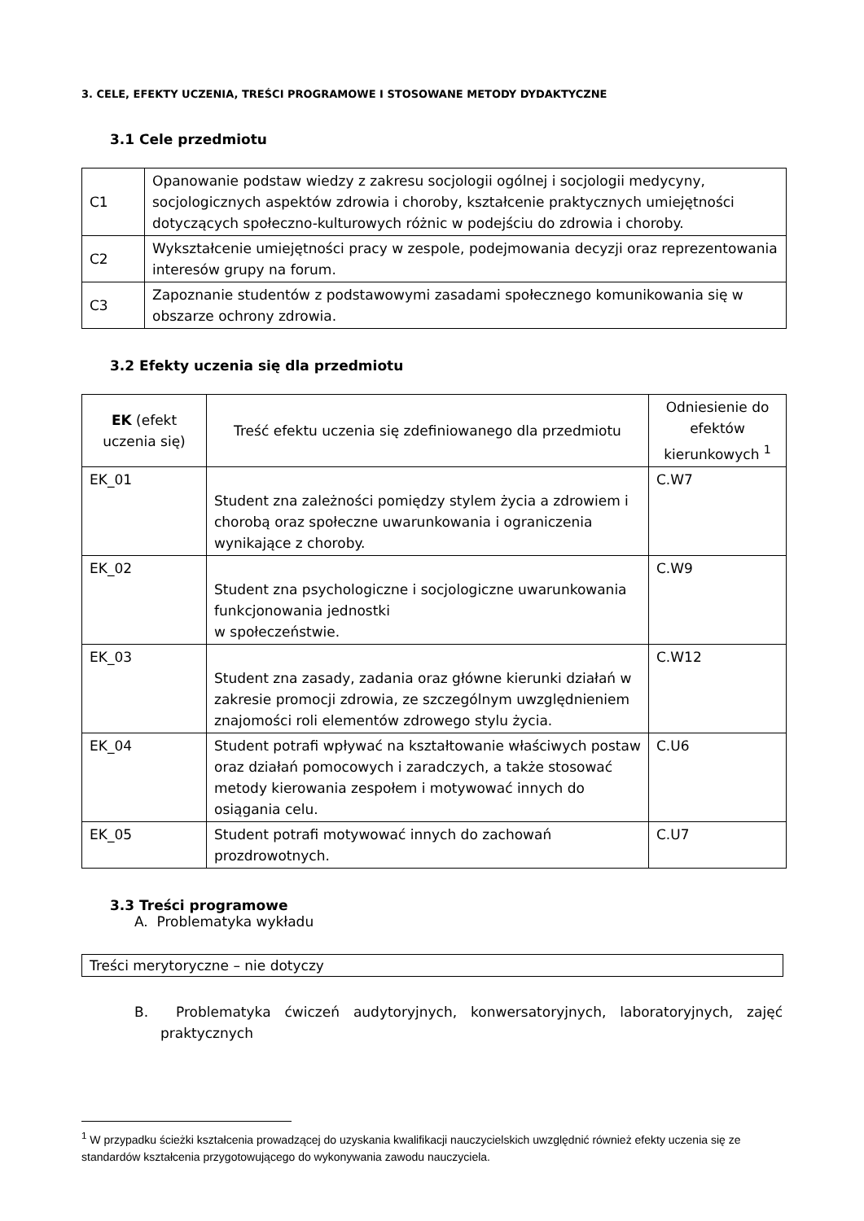3. CELE, EFEKTY UCZENIA, TREŚCI PROGRAMOWE I STOSOWANE METODY DYDAKTYCZNE
3.1 Cele przedmiotu
| C1 | Opanowanie podstaw wiedzy z zakresu socjologii ogólnej i socjologii medycyny, socjologicznych aspektów zdrowia i choroby, kształcenie praktycznych umiejętności dotyczących społeczno-kulturowych różnic w podejściu do zdrowia i choroby. |
| C2 | Wykształcenie umiejętności pracy w zespole, podejmowania decyzji oraz reprezentowania interesów grupy na forum. |
| C3 | Zapoznanie studentów z podstawowymi zasadami społecznego komunikowania się w obszarze ochrony zdrowia. |
3.2 Efekty uczenia się dla przedmiotu
| EK (efekt uczenia się) | Treść efektu uczenia się zdefiniowanego dla przedmiotu | Odniesienie do efektów kierunkowych <sup>1</sup> |
| --- | --- | --- |
| EK_01 | Student zna zależności pomiędzy stylem życia a zdrowiem i chorobą oraz społeczne uwarunkowania i ograniczenia wynikające z choroby. | C.W7 |
| EK_02 | Student zna psychologiczne i socjologiczne uwarunkowania funkcjonowania jednostki w społeczeństwie. | C.W9 |
| EK_03 | Student zna zasady, zadania oraz główne kierunki działań w zakresie promocji zdrowia, ze szczególnym uwzględnieniem znajomości roli elementów zdrowego stylu życia. | C.W12 |
| EK_04 | Student potrafi wpływać na kształtowanie właściwych postaw oraz działań pomocowych i zaradczych, a także stosować metody kierowania zespołem i motywować innych do osiągania celu. | C.U6 |
| EK_05 | Student potrafi motywować innych do zachowań prozdrowotnych. | C.U7 |
3.3 Treści programowe
A. Problematyka wykładu
| Treści merytoryczne – nie dotyczy |
B. Problematyka ćwiczeń audytoryjnych, konwersatoryjnych, laboratoryjnych, zajęć praktycznych
<sup>1</sup> W przypadku ścieżki kształcenia prowadzącej do uzyskania kwalifikacji nauczycielskich uwzględnić również efekty uczenia się ze standardów kształcenia przygotowującego do wykonywania zawodu nauczyciela.